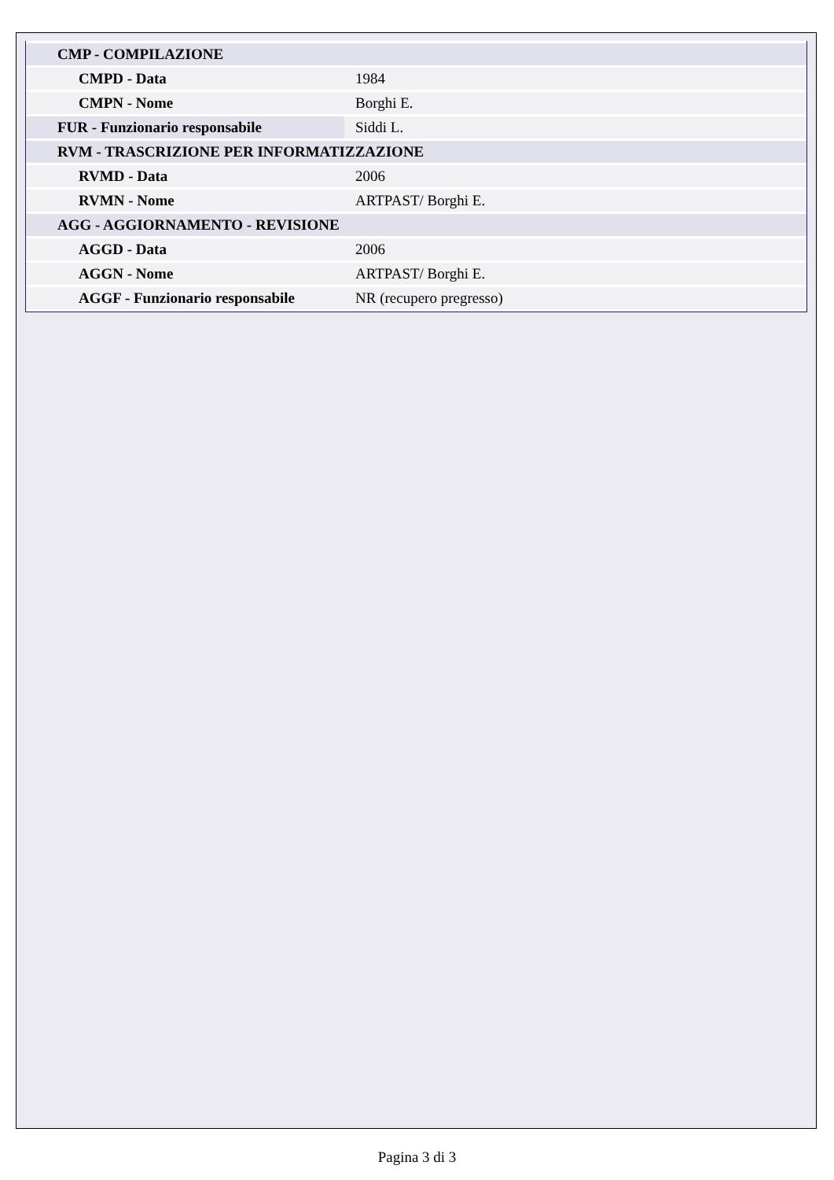| CMP - COMPILAZIONE | |
| CMPD - Data | 1984 |
| CMPN - Nome | Borghi E. |
| FUR - Funzionario responsabile | Siddi L. |
| RVM - TRASCRIZIONE PER INFORMATIZZAZIONE | |
| RVMD - Data | 2006 |
| RVMN - Nome | ARTPAST/ Borghi E. |
| AGG - AGGIORNAMENTO - REVISIONE | |
| AGGD - Data | 2006 |
| AGGN - Nome | ARTPAST/ Borghi E. |
| AGGF - Funzionario responsabile | NR (recupero pregresso) |
Pagina 3 di 3